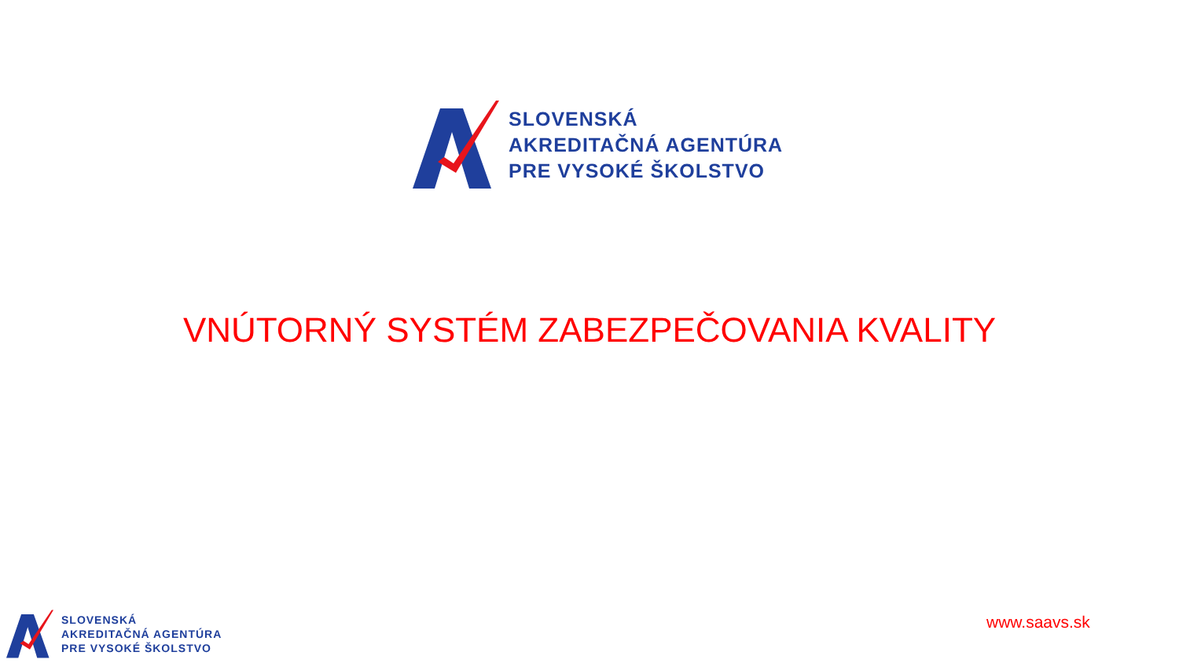SLOVENSKÁ
AKREDITAČNÁ AGENTÚRA
PRE VYSOKÉ ŠKOLSTVO
VNÚTORNÝ SYSTÉM ZABEZPEČOVANIA KVALITY
SLOVENSKÁ
AKREDITAČNÁ AGENTÚRA
PRE VYSOKÉ ŠKOLSTVO
www.saavs.sk